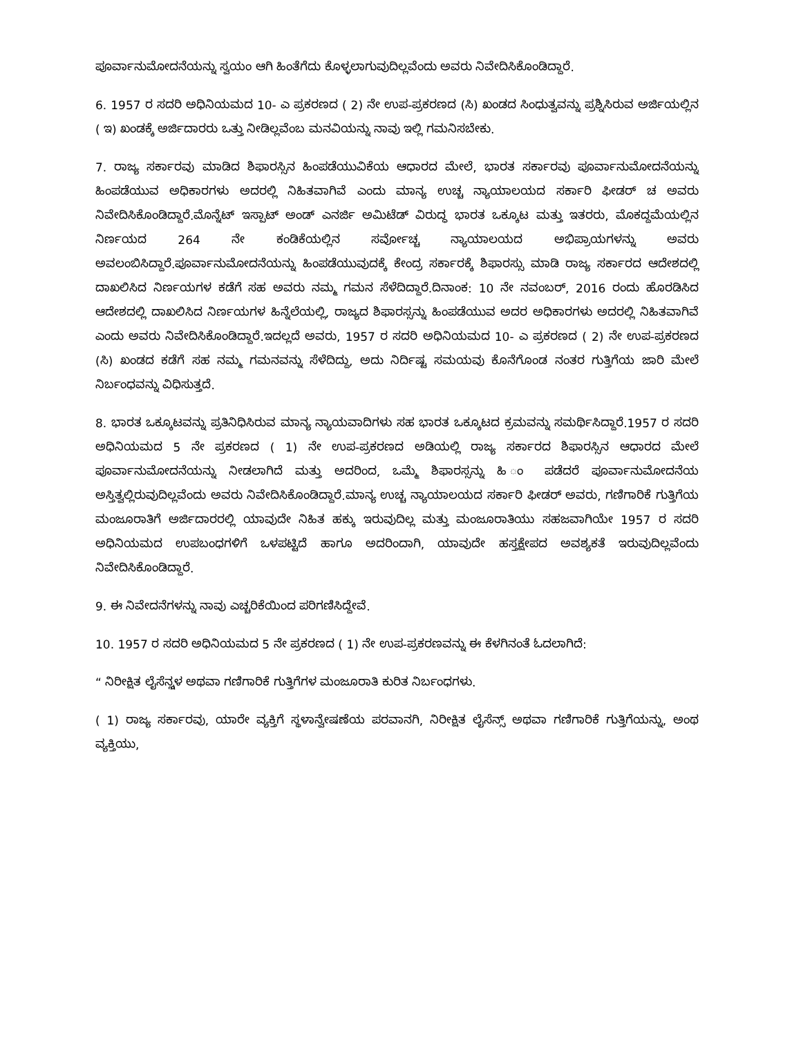ಪೂರ್ವಾನುಮೋದನೆಯನ್ನು ಸ್ವಯಂ ಆಗಿ ಹಿಂತೆಗೆದು ಕೊಳ್ಳಲಾಗುವುದಿಲ್ಲವೆಂದು ಅವರು ನಿವೇದಿಸಿಕೊಂಡಿದ್ದಾರೆ.
6. 1957 ರ ಸದರಿ ಅಧಿನಿಯಮದ 10- ಎ ಪ್ರಕರಣದ ( 2) ನೇ ಉಪ-ಪ್ರಕರಣದ (ಸಿ) ಖಂಡದ ಸಿಂಧುತ್ವವನ್ನು ಪ್ರಶ್ನಿಸಿರುವ ಅರ್ಜಿಯಲ್ಲಿನ ( ಇ) ಖಂಡಕ್ಕೆ ಅರ್ಜಿದಾರರು ಒತ್ತು ನೀಡಿಲ್ಲವೆಂಬ ಮನವಿಯನ್ನು ನಾವು ಇಲ್ಲಿ ಗಮನಿಸಬೇಕು.
7. ರಾಜ್ಯ ಸರ್ಕಾರವು ಮಾಡಿದ ಶಿಫಾರಸ್ಸಿನ ಹಿಂಪಡೆಯುವಿಕೆಯ ಆಧಾರದ ಮೇಲೆ, ಭಾರತ ಸರ್ಕಾರವು ಪೂರ್ವಾನುಮೋದನೆಯನ್ನು ಹಿಂಪಡೆಯುವ ಅಧಿಕಾರಗಳು ಅದರಲ್ಲಿ ನಿಹಿತವಾಗಿವೆ ಎಂದು ಮಾನ್ಯ ಉಚ್ಚ ನ್ಯಾಯಾಲಯದ ಸರ್ಕಾರಿ ಫೀಡರ್ ಚ ಅವರು ನಿವೇದಿಸಿಕೊಂಡಿದ್ದಾರೆ.ಮೊನ್ನೆಟ್ ಇಸ್ಪಾಟ್ ಅಂಡ್ ಎನರ್ಜಿ ಅಮಿಟೆಡ್ ವಿರುದ್ಧ ಭಾರತ ಒಕ್ಕೂಟ ಮತ್ತು ಇತರರು, ಮೊಕದ್ದಮೆಯಲ್ಲಿನ ನಿರ್ಣಯದ 264 ನೇ ಕಂಡಿಕೆಯಲ್ಲಿನ ಸರ್ವೋಚ್ಚ ನ್ಯಾಯಾಲಯದ ಅಭಿಪ್ರಾಯಗಳನ್ನು ಅವರು ಅವಲಂಬಿಸಿದ್ದಾರೆ.ಪೂರ್ವಾನುಮೋದನೆಯನ್ನು ಹಿಂಪಡೆಯುವುದಕ್ಕೆ ಕೇಂದ್ರ ಸರ್ಕಾರಕ್ಕೆ ಶಿಫಾರಸ್ಸು ಮಾಡಿ ರಾಜ್ಯ ಸರ್ಕಾರದ ಆದೇಶದಲ್ಲಿ ದಾಖಲಿಸಿದ ನಿರ್ಣಯಗಳ ಕಡೆಗೆ ಸಹ ಅವರು ನಮ್ಮ ಗಮನ ಸೆಳೆದಿದ್ದಾರೆ.ದಿನಾಂಕ: 10 ನೇ ನವಂಬರ್, 2016 ರಂದು ಹೊರಡಿಸಿದ ಆದೇಶದಲ್ಲಿ ದಾಖಲಿಸಿದ ನಿರ್ಣಯಗಳ ಹಿನ್ನೆಲೆಯಲ್ಲಿ, ರಾಜ್ಯದ ಶಿಫಾರಸ್ಸನ್ನು ಹಿಂಪಡೆಯುವ ಅದರ ಅಧಿಕಾರಗಳು ಅದರಲ್ಲಿ ನಿಹಿತವಾಗಿವೆ ಎಂದು ಅವರು ನಿವೇದಿಸಿಕೊಂಡಿದ್ದಾರೆ.ಇದಲ್ಲದೆ ಅವರು, 1957 ರ ಸದರಿ ಅಧಿನಿಯಮದ 10- ಎ ಪ್ರಕರಣದ ( 2) ನೇ ಉಪ-ಪ್ರಕರಣದ (ಸಿ) ಖಂಡದ ಕಡೆಗೆ ಸಹ ನಮ್ಮ ಗಮನವನ್ನು ಸೆಳೆದಿದ್ದು, ಅದು ನಿರ್ದಿಷ್ಟ ಸಮಯವು ಕೊನೆಗೊಂಡ ನಂತರ ಗುತ್ತಿಗೆಯ ಜಾರಿ ಮೇಲೆ ನಿರ್ಬಂಧವನ್ನು ವಿಧಿಸುತ್ತದೆ.
8. ಭಾರತ ಒಕ್ಕೂಟವನ್ನು ಪ್ರತಿನಿಧಿಸಿರುವ ಮಾನ್ಯ ನ್ಯಾಯವಾದಿಗಳು ಸಹ ಭಾರತ ಒಕ್ಕೂಟದ ಕ್ರಮವನ್ನು ಸಮರ್ಥಿಸಿದ್ದಾರೆ.1957 ರ ಸದರಿ ಅಧಿನಿಯಮದ 5 ನೇ ಪ್ರಕರಣದ ( 1) ನೇ ಉಪ-ಪ್ರಕರಣದ ಅಡಿಯಲ್ಲಿ ರಾಜ್ಯ ಸರ್ಕಾರದ ಶಿಫಾರಸ್ಸಿನ ಆಧಾರದ ಮೇಲೆ ಪೂರ್ವಾನುಮೋದನೆಯನ್ನು ನೀಡಲಾಗಿದೆ ಮತ್ತು ಅದರಿಂದ, ಒಮ್ಮೆ ಶಿಫಾರಸ್ಸನ್ನು ಹಿ ಂ ಪಡೆದರೆ ಪೂರ್ವಾನುಮೋದನೆಯ ಅಸ್ತಿತ್ವಲ್ಲಿರುವುದಿಲ್ಲವೆಂದು ಅವರು ನಿವೇದಿಸಿಕೊಂಡಿದ್ದಾರೆ.ಮಾನ್ಯ ಉಚ್ಚ ನ್ಯಾಯಾಲಯದ ಸರ್ಕಾರಿ ಫೀಡರ್ ಅವರು, ಗಣಿಗಾರಿಕೆ ಗುತ್ತಿಗೆಯ ಮಂಜೂರಾತಿಗೆ ಅರ್ಜಿದಾರರಲ್ಲಿ ಯಾವುದೇ ನಿಹಿತ ಹಕ್ಕು ಇರುವುದಿಲ್ಲ ಮತ್ತು ಮಂಜೂರಾತಿಯು ಸಹಜವಾಗಿಯೇ 1957 ರ ಸದರಿ ಅಧಿನಿಯಮದ ಉಪಬಂಧಗಳಿಗೆ ಒಳಪಟ್ಟಿದೆ ಹಾಗೂ ಅದರಿಂದಾಗಿ, ಯಾವುದೇ ಹಸ್ತಕ್ಷೇಪದ ಅವಶ್ಯಕತೆ ಇರುವುದಿಲ್ಲವೆಂದು ನಿವೇದಿಸಿಕೊಂಡಿದ್ದಾರೆ.
9. ಈ ನಿವೇದನೆಗಳನ್ನು ನಾವು ಎಚ್ಚರಿಕೆಯಿಂದ ಪರಿಗಣಿಸಿದ್ದೇವೆ.
10. 1957 ರ ಸದರಿ ಅಧಿನಿಯಮದ 5 ನೇ ಪ್ರಕರಣದ ( 1) ನೇ ಉಪ-ಪ್ರಕರಣವನ್ನು ಈ ಕೆಳಗಿನಂತೆ ಓದಲಾಗಿದೆ:
“ ನಿರೀಕ್ಷಿತ ಲೈಸೆನ್ಸ್ಗಳ ಅಥವಾ ಗಣಿಗಾರಿಕೆ ಗುತ್ತಿಗೆಗಳ ಮಂಜೂರಾತಿ ಕುರಿತ ನಿರ್ಬಂಧಗಳು.
( 1) ರಾಜ್ಯ ಸರ್ಕಾರವು, ಯಾರೇ ವ್ಯಕ್ತಿಗೆ ಸ್ಥಳಾನ್ವೇಷಣೆಯ ಪರವಾನಗಿ, ನಿರೀಕ್ಷಿತ ಲೈಸೆನ್ಸ್ ಅಥವಾ ಗಣಿಗಾರಿಕೆ ಗುತ್ತಿಗೆಯನ್ನು, ಅಂಥ ವ್ಯಕ್ತಿಯು,